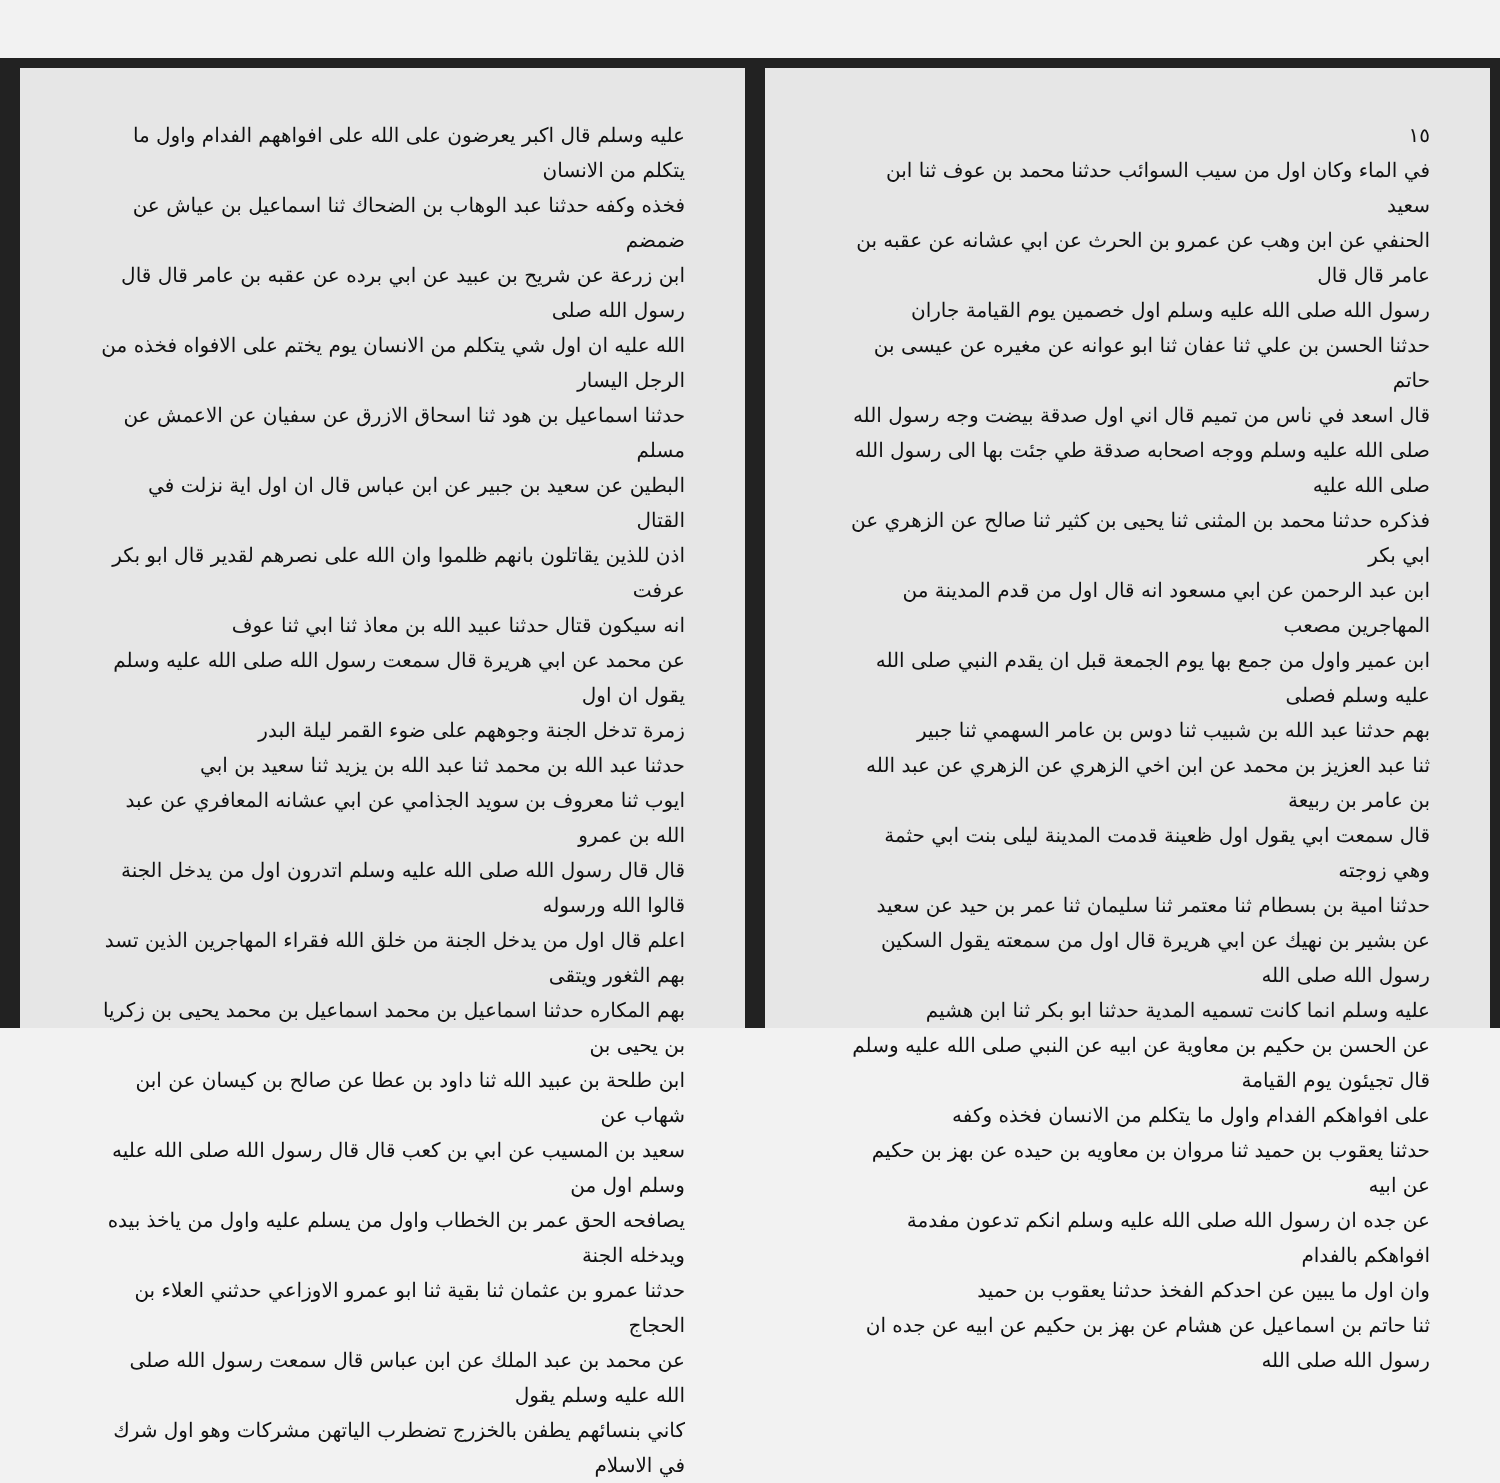عليه وسلم قال اكبر يعرضون على الله على افواههم الفدام واول ما يتكلم من الانسان
فخذه وكفه حدثنا عبد الوهاب بن الضحاك ثنا اسماعيل بن عياش عن ضمضم
ابن زرعة عن شريح بن عبيد عن ابي برده عن عقبه بن عامر قال قال رسول الله صلى
الله عليه ان اول شي يتكلم من الانسان يوم يختم على الافواه فخذه من الرجل اليسار
حدثنا اسماعيل بن هود ثنا اسحاق الازرق عن سفيان عن الاعمش عن مسلم
البطين عن سعيد بن جبير عن ابن عباس قال ان اول اية نزلت في القتال
اذن للذين يقاتلون بانهم ظلموا وان الله على نصرهم لقدير قال ابو بكر عرفت
انه سيكون قتال حدثنا عبيد الله بن معاذ ثنا ابي ثنا عوف
عن محمد عن ابي هريرة قال سمعت رسول الله صلى الله عليه وسلم يقول ان اول
زمرة تدخل الجنة وجوههم على ضوء القمر ليلة البدر
حدثنا عبد الله بن محمد ثنا عبد الله بن يزيد ثنا سعيد بن ابي
ايوب ثنا معروف بن سويد الجذامي عن ابي عشانه المعافري عن عبد الله بن عمرو
قال قال رسول الله صلى الله عليه وسلم اتدرون اول من يدخل الجنة قالوا الله ورسوله
اعلم قال اول من يدخل الجنة من خلق الله فقراء المهاجرين الذين تسد بهم الثغور ويتقى
بهم المكاره حدثنا اسماعيل بن محمد اسماعيل بن محمد يحيى بن زكريا بن يحيى بن
ابن طلحة بن عبيد الله ثنا داود بن عطا عن صالح بن كيسان عن ابن شهاب عن
سعيد بن المسيب عن ابي بن كعب قال قال رسول الله صلى الله عليه وسلم اول من
يصافحه الحق عمر بن الخطاب واول من يسلم عليه واول من ياخذ بيده ويدخله الجنة
حدثنا عمرو بن عثمان ثنا بقية ثنا ابو عمرو الاوزاعي حدثني العلاء بن الحجاج
عن محمد بن عبد الملك عن ابن عباس قال سمعت رسول الله صلى الله عليه وسلم يقول
كاني بنسائهم يطفن بالخزرج تضطرب الياتهن مشركات وهو اول شرك في الاسلام
١٥
في الماء وكان اول من سيب السوائب حدثنا محمد بن عوف ثنا ابن سعيد
الحنفي عن ابن وهب عن عمرو بن الحرث عن ابي عشانه عن عقبه بن عامر قال قال
رسول الله صلى الله عليه وسلم اول خصمين يوم القيامة جاران
حدثنا الحسن بن علي ثنا عفان ثنا ابو عوانه عن مغيره عن عيسى بن حاتم
قال اسعد في ناس من تميم قال اني اول صدقة بيضت وجه رسول الله
صلى الله عليه وسلم ووجه اصحابه صدقة طي جئت بها الى رسول الله صلى الله عليه
فذكره حدثنا محمد بن المثنى ثنا يحيى بن كثير ثنا صالح عن الزهري عن ابي بكر
ابن عبد الرحمن عن ابي مسعود انه قال اول من قدم المدينة من المهاجرين مصعب
ابن عمير واول من جمع بها يوم الجمعة قبل ان يقدم النبي صلى الله عليه وسلم فصلى
بهم حدثنا عبد الله بن شبيب ثنا دوس بن عامر السهمي ثنا جبير
ثنا عبد العزيز بن محمد عن ابن اخي الزهري عن الزهري عن عبد الله بن عامر بن ربيعة
قال سمعت ابي يقول اول ظعينة قدمت المدينة ليلى بنت ابي حثمة وهي زوجته
حدثنا امية بن بسطام ثنا معتمر ثنا سليمان ثنا عمر بن حيد عن سعيد
عن بشير بن نهيك عن ابي هريرة قال اول من سمعته يقول السكين رسول الله صلى الله
عليه وسلم انما كانت تسميه المدية حدثنا ابو بكر ثنا ابن هشيم
عن الحسن بن حكيم بن معاوية عن ابيه عن النبي صلى الله عليه وسلم قال تجيئون يوم القيامة
على افواهكم الفدام واول ما يتكلم من الانسان فخذه وكفه
حدثنا يعقوب بن حميد ثنا مروان بن معاويه بن حيده عن بهز بن حكيم عن ابيه
عن جده ان رسول الله صلى الله عليه وسلم انكم تدعون مفدمة افواهكم بالفدام
وان اول ما يبين عن احدكم الفخذ حدثنا يعقوب بن حميد
ثنا حاتم بن اسماعيل عن هشام عن بهز بن حكيم عن ابيه عن جده ان رسول الله صلى الله